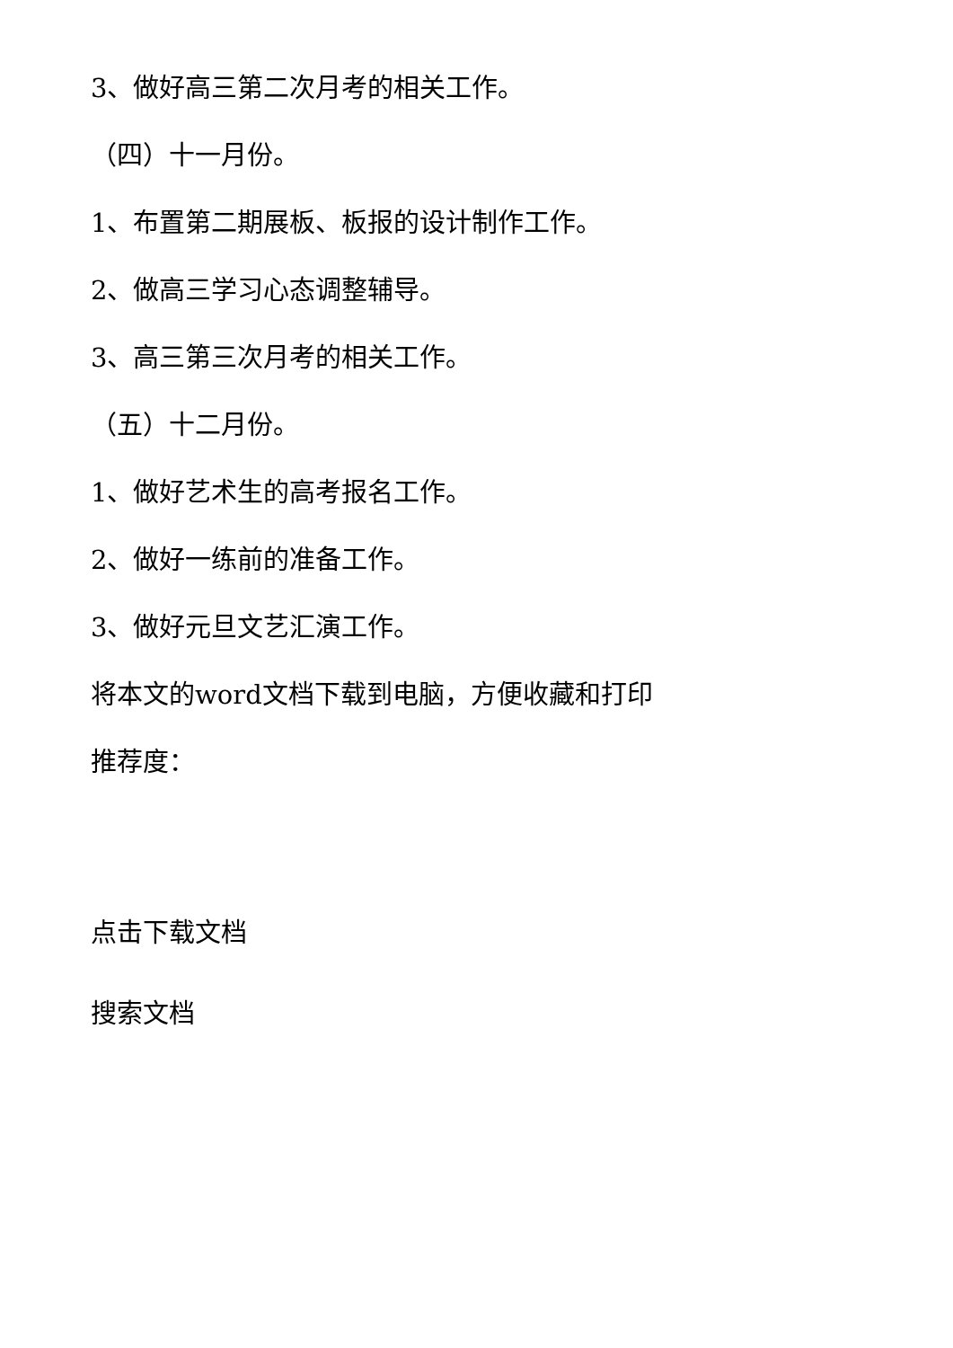3、做好高三第二次月考的相关工作。
（四）十一月份。
1、布置第二期展板、板报的设计制作工作。
2、做高三学习心态调整辅导。
3、高三第三次月考的相关工作。
（五）十二月份。
1、做好艺术生的高考报名工作。
2、做好一练前的准备工作。
3、做好元旦文艺汇演工作。
将本文的word文档下载到电脑，方便收藏和打印
推荐度：
点击下载文档
搜索文档